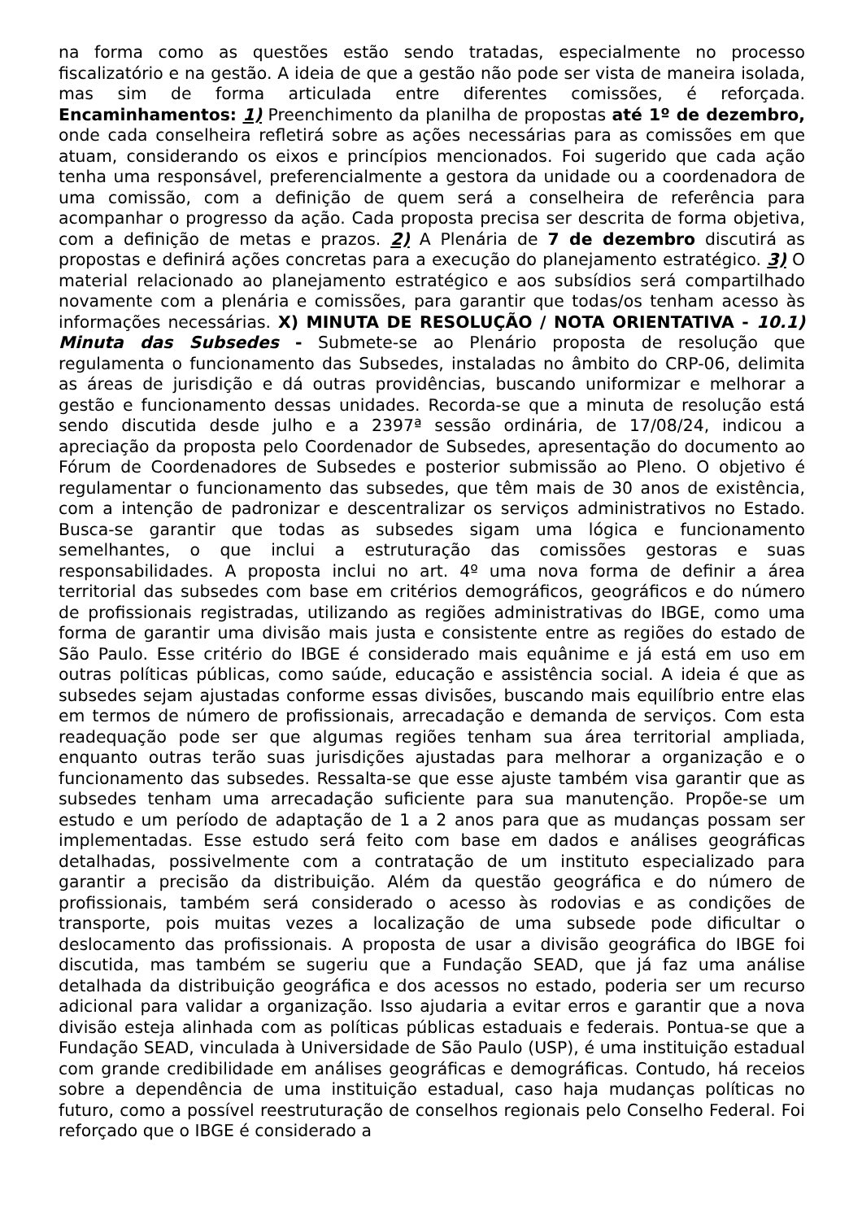na forma como as questões estão sendo tratadas, especialmente no processo fiscalizatório e na gestão. A ideia de que a gestão não pode ser vista de maneira isolada, mas sim de forma articulada entre diferentes comissões, é reforçada. Encaminhamentos: 1) Preenchimento da planilha de propostas até 1º de dezembro, onde cada conselheira refletirá sobre as ações necessárias para as comissões em que atuam, considerando os eixos e princípios mencionados. Foi sugerido que cada ação tenha uma responsável, preferencialmente a gestora da unidade ou a coordenadora de uma comissão, com a definição de quem será a conselheira de referência para acompanhar o progresso da ação. Cada proposta precisa ser descrita de forma objetiva, com a definição de metas e prazos. 2) A Plenária de 7 de dezembro discutirá as propostas e definirá ações concretas para a execução do planejamento estratégico. 3) O material relacionado ao planejamento estratégico e aos subsídios será compartilhado novamente com a plenária e comissões, para garantir que todas/os tenham acesso às informações necessárias. X) MINUTA DE RESOLUÇÃO / NOTA ORIENTATIVA - 10.1) Minuta das Subsedes - Submete-se ao Plenário proposta de resolução que regulamenta o funcionamento das Subsedes, instaladas no âmbito do CRP-06, delimita as áreas de jurisdição e dá outras providências, buscando uniformizar e melhorar a gestão e funcionamento dessas unidades. Recorda-se que a minuta de resolução está sendo discutida desde julho e a 2397ª sessão ordinária, de 17/08/24, indicou a apreciação da proposta pelo Coordenador de Subsedes, apresentação do documento ao Fórum de Coordenadores de Subsedes e posterior submissão ao Pleno. O objetivo é regulamentar o funcionamento das subsedes, que têm mais de 30 anos de existência, com a intenção de padronizar e descentralizar os serviços administrativos no Estado. Busca-se garantir que todas as subsedes sigam uma lógica e funcionamento semelhantes, o que inclui a estruturação das comissões gestoras e suas responsabilidades. A proposta inclui no art. 4º uma nova forma de definir a área territorial das subsedes com base em critérios demográficos, geográficos e do número de profissionais registradas, utilizando as regiões administrativas do IBGE, como uma forma de garantir uma divisão mais justa e consistente entre as regiões do estado de São Paulo. Esse critério do IBGE é considerado mais equânime e já está em uso em outras políticas públicas, como saúde, educação e assistência social. A ideia é que as subsedes sejam ajustadas conforme essas divisões, buscando mais equilíbrio entre elas em termos de número de profissionais, arrecadação e demanda de serviços. Com esta readequação pode ser que algumas regiões tenham sua área territorial ampliada, enquanto outras terão suas jurisdições ajustadas para melhorar a organização e o funcionamento das subsedes. Ressalta-se que esse ajuste também visa garantir que as subsedes tenham uma arrecadação suficiente para sua manutenção. Propõe-se um estudo e um período de adaptação de 1 a 2 anos para que as mudanças possam ser implementadas. Esse estudo será feito com base em dados e análises geográficas detalhadas, possivelmente com a contratação de um instituto especializado para garantir a precisão da distribuição. Além da questão geográfica e do número de profissionais, também será considerado o acesso às rodovias e as condições de transporte, pois muitas vezes a localização de uma subsede pode dificultar o deslocamento das profissionais. A proposta de usar a divisão geográfica do IBGE foi discutida, mas também se sugeriu que a Fundação SEAD, que já faz uma análise detalhada da distribuição geográfica e dos acessos no estado, poderia ser um recurso adicional para validar a organização. Isso ajudaria a evitar erros e garantir que a nova divisão esteja alinhada com as políticas públicas estaduais e federais. Pontua-se que a Fundação SEAD, vinculada à Universidade de São Paulo (USP), é uma instituição estadual com grande credibilidade em análises geográficas e demográficas. Contudo, há receios sobre a dependência de uma instituição estadual, caso haja mudanças políticas no futuro, como a possível reestruturação de conselhos regionais pelo Conselho Federal. Foi reforçado que o IBGE é considerado a